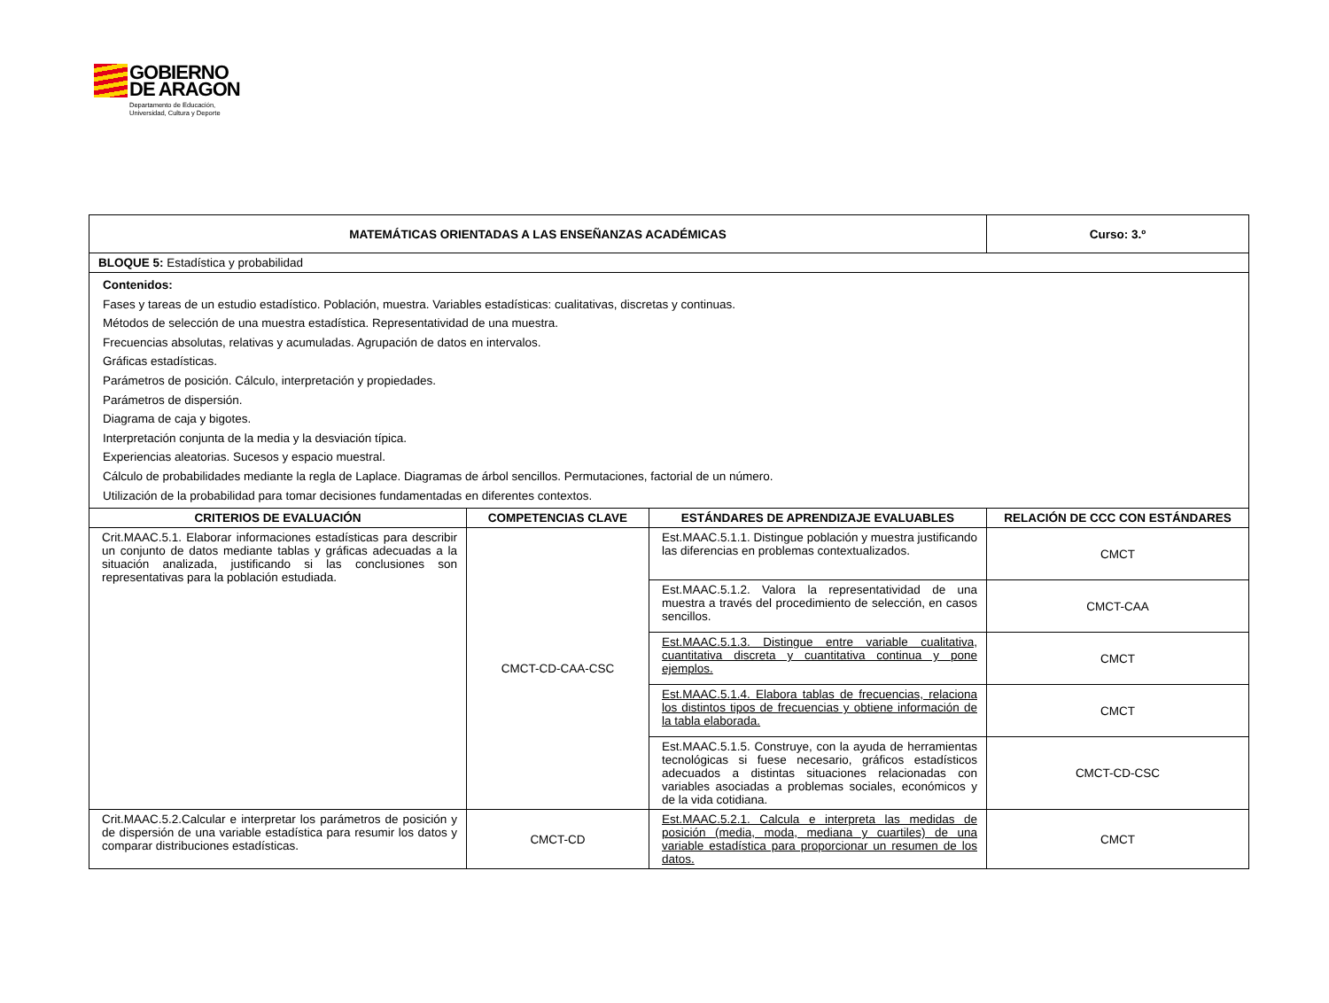GOBIERNO
DE ARAGON
Departamento de Educación,
Universidad, Cultura y Deporte
| MATEMÁTICAS ORIENTADAS A LAS ENSEÑANZAS ACADÉMICAS | | | Curso: 3.º |
| --- | --- | --- | --- |
| BLOQUE 5: Estadística y probabilidad | | | |
| Contenidos: Fases y tareas de un estudio estadístico. Población, muestra. Variables estadísticas: cualitativas, discretas y continuas. Métodos de selección de una muestra estadística. Representatividad de una muestra. Frecuencias absolutas, relativas y acumuladas. Agrupación de datos en intervalos. Gráficas estadísticas. Parámetros de posición. Cálculo, interpretación y propiedades. Parámetros de dispersión. Diagrama de caja y bigotes. Interpretación conjunta de la media y la desviación típica. Experiencias aleatorias. Sucesos y espacio muestral. Cálculo de probabilidades mediante la regla de Laplace. Diagramas de árbol sencillos. Permutaciones, factorial de un número. Utilización de la probabilidad para tomar decisiones fundamentadas en diferentes contextos. | | | |
| CRITERIOS DE EVALUACIÓN | COMPETENCIAS CLAVE | ESTÁNDARES DE APRENDIZAJE EVALUABLES | RELACIÓN DE CCC CON ESTÁNDARES |
| Crit.MAAC.5.1. Elaborar informaciones estadísticas para describir un conjunto de datos mediante tablas y gráficas adecuadas a la situación analizada, justificando si las conclusiones son representativas para la población estudiada. | CMCT-CD-CAA-CSC | Est.MAAC.5.1.1. Distingue población y muestra justificando las diferencias en problemas contextualizados. | CMCT |
| | | Est.MAAC.5.1.2. Valora la representatividad de una muestra a través del procedimiento de selección, en casos sencillos. | CMCT-CAA |
| | | Est.MAAC.5.1.3. Distingue entre variable cualitativa, cuantitativa discreta y cuantitativa continua y pone ejemplos. | CMCT |
| | | Est.MAAC.5.1.4. Elabora tablas de frecuencias, relaciona los distintos tipos de frecuencias y obtiene información de la tabla elaborada. | CMCT |
| | | Est.MAAC.5.1.5. Construye, con la ayuda de herramientas tecnológicas si fuese necesario, gráficos estadísticos adecuados a distintas situaciones relacionadas con variables asociadas a problemas sociales, económicos y de la vida cotidiana. | CMCT-CD-CSC |
| Crit.MAAC.5.2.Calcular e interpretar los parámetros de posición y de dispersión de una variable estadística para resumir los datos y comparar distribuciones estadísticas. | CMCT-CD | Est.MAAC.5.2.1. Calcula e interpreta las medidas de posición (media, moda, mediana y cuartiles) de una variable estadística para proporcionar un resumen de los datos. | CMCT |